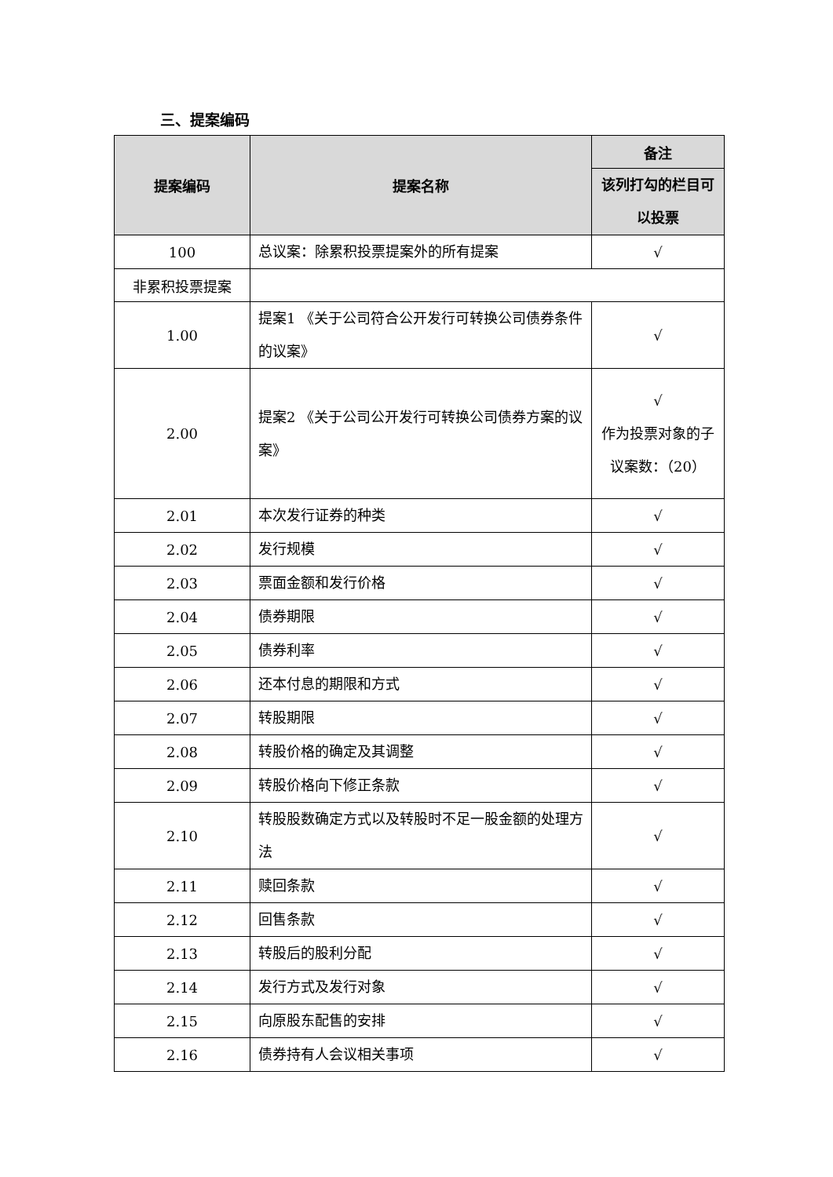三、提案编码
| 提案编码 | 提案名称 | 备注 |
| --- | --- | --- |
| | | 该列打勾的栏目可以投票 |
| 100 | 总议案：除累积投票提案外的所有提案 | √ |
| 非累积投票提案 | | |
| 1.00 | 提案1 《关于公司符合公开发行可转换公司债券条件的议案》 | √ |
| 2.00 | 提案2 《关于公司公开发行可转换公司债券方案的议案》 | √ 作为投票对象的子议案数：（20） |
| 2.01 | 本次发行证券的种类 | √ |
| 2.02 | 发行规模 | √ |
| 2.03 | 票面金额和发行价格 | √ |
| 2.04 | 债券期限 | √ |
| 2.05 | 债券利率 | √ |
| 2.06 | 还本付息的期限和方式 | √ |
| 2.07 | 转股期限 | √ |
| 2.08 | 转股价格的确定及其调整 | √ |
| 2.09 | 转股价格向下修正条款 | √ |
| 2.10 | 转股股数确定方式以及转股时不足一股金额的处理方法 | √ |
| 2.11 | 赎回条款 | √ |
| 2.12 | 回售条款 | √ |
| 2.13 | 转股后的股利分配 | √ |
| 2.14 | 发行方式及发行对象 | √ |
| 2.15 | 向原股东配售的安排 | √ |
| 2.16 | 债券持有人会议相关事项 | √ |